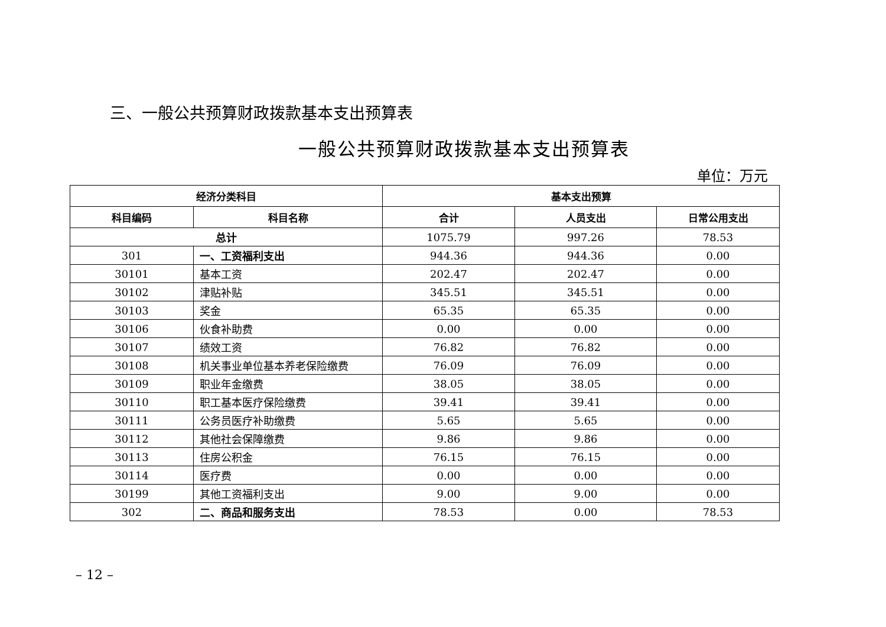三、一般公共预算财政拨款基本支出预算表
一般公共预算财政拨款基本支出预算表
单位：万元
| 经济分类科目 | | 基本支出预算 | | |
| --- | --- | --- | --- | --- |
| 科目编码 | 科目名称 | 合计 | 人员支出 | 日常公用支出 |
| 总计 | | 1075.79 | 997.26 | 78.53 |
| 301 | 一、工资福利支出 | 944.36 | 944.36 | 0.00 |
| 30101 | 基本工资 | 202.47 | 202.47 | 0.00 |
| 30102 | 津贴补贴 | 345.51 | 345.51 | 0.00 |
| 30103 | 奖金 | 65.35 | 65.35 | 0.00 |
| 30106 | 伙食补助费 | 0.00 | 0.00 | 0.00 |
| 30107 | 绩效工资 | 76.82 | 76.82 | 0.00 |
| 30108 | 机关事业单位基本养老保险缴费 | 76.09 | 76.09 | 0.00 |
| 30109 | 职业年金缴费 | 38.05 | 38.05 | 0.00 |
| 30110 | 职工基本医疗保险缴费 | 39.41 | 39.41 | 0.00 |
| 30111 | 公务员医疗补助缴费 | 5.65 | 5.65 | 0.00 |
| 30112 | 其他社会保障缴费 | 9.86 | 9.86 | 0.00 |
| 30113 | 住房公积金 | 76.15 | 76.15 | 0.00 |
| 30114 | 医疗费 | 0.00 | 0.00 | 0.00 |
| 30199 | 其他工资福利支出 | 9.00 | 9.00 | 0.00 |
| 302 | 二、商品和服务支出 | 78.53 | 0.00 | 78.53 |
– 12 –